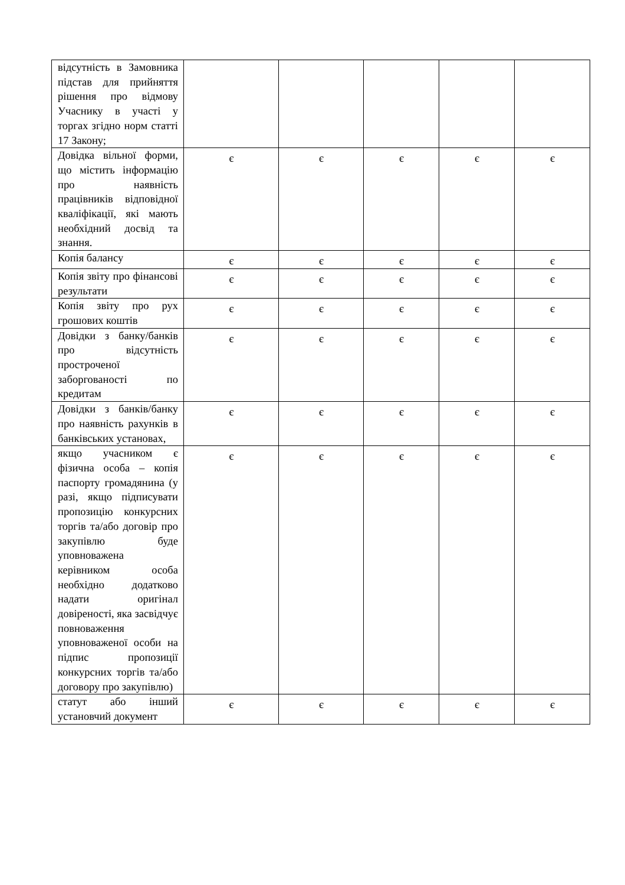| відсутність в Замовника підстав для прийняття рішення про відмову Учаснику в участі у торгах згідно норм статті 17 Закону; | | | | | |
| Довідка вільної форми, що містить інформацію про наявність працівників відповідної кваліфікації, які мають необхідний досвід та знання. | є | є | є | є | є |
| Копія балансу | є | є | є | є | є |
| Копія звіту про фінансові результати | є | є | є | є | є |
| Копія звіту про рух грошових коштів | є | є | є | є | є |
| Довідки з банку/банків про відсутність простроченої заборгованості по кредитам | є | є | є | є | є |
| Довідки з банків/банку про наявність рахунків в банківських установах, | є | є | є | є | є |
| якщо учасником є фізична особа – копія паспорту громадянина (у разі, якщо підписувати пропозицію конкурсних торгів та/або договір про закупівлю буде уповноважена керівником особа необхідно додатково надати оригінал довіреності, яка засвідчує повноваження уповноваженої особи на підпис пропозиції конкурсних торгів та/або договору про закупівлю) | є | є | є | є | є |
| статут або інший установчий документ | є | є | є | є | є |